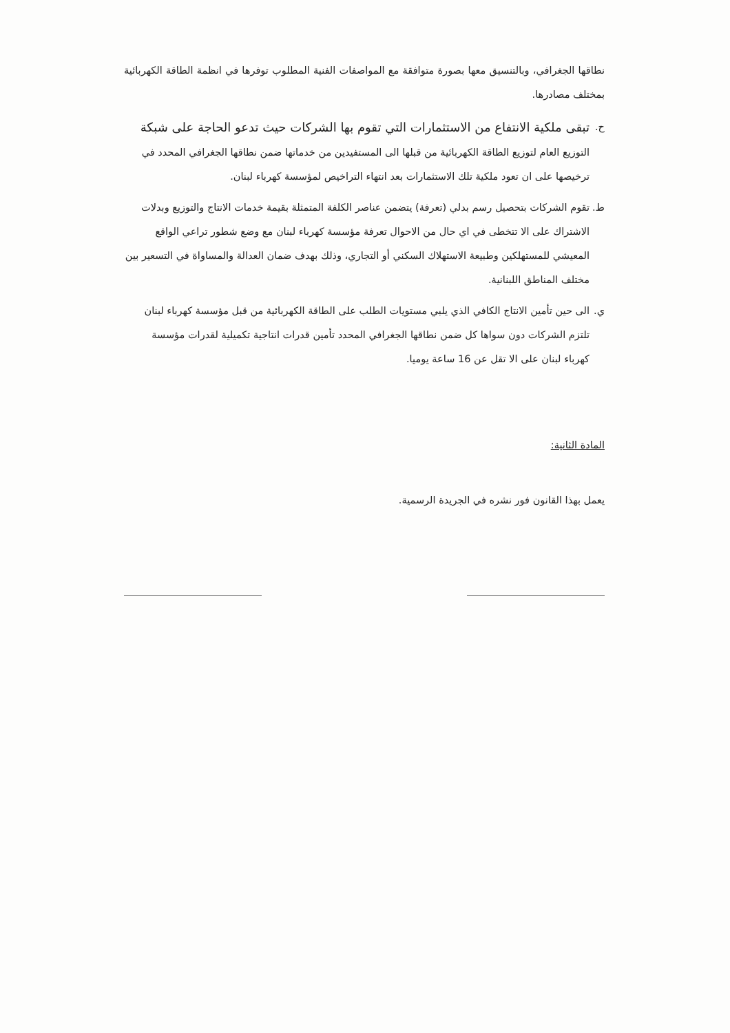نطاقها الجغرافي، وبالتنسيق معها بصورة متوافقة مع المواصفات الفنية المطلوب توفرها في انظمة الطاقة الكهربائية بمختلف مصادرها.
ح.
تبقى ملكية الانتفاع من الاستثمارات التي تقوم بها الشركات حيث تدعو الحاجة على شبكة التوزيع العام لتوزيع الطاقة الكهربائية من قبلها الى المستفيدين من خدماتها ضمن نطاقها الجغرافي المحدد في ترخيصها على ان تعود ملكية تلك الاستثمارات بعد انتهاء التراخيص لمؤسسة كهرباء لبنان.
ط. تقوم الشركات بتحصيل رسم بدلي (تعرفة) يتضمن عناصر الكلفة المتمثلة بقيمة خدمات الانتاج والتوزيع وبدلات الاشتراك على الا تتخطى في اي حال من الاحوال تعرفة مؤسسة كهرباء لبنان مع وضع شطور تراعي الواقع المعيشي للمستهلكين وطبيعة الاستهلاك السكني أو التجاري، وذلك بهدف ضمان العدالة والمساواة في التسعير بين مختلف المناطق اللبنانية.
ي. الى حين تأمين الانتاج الكافي الذي يلبي مستويات الطلب على الطاقة الكهربائية من قبل مؤسسة كهرباء لبنان تلتزم الشركات دون سواها كل ضمن نطاقها الجغرافي المحدد تأمين قدرات انتاجية تكميلية لقدرات مؤسسة كهرباء لبنان على الا تقل عن 16 ساعة يوميا.
المادة الثانية:
يعمل بهذا القانون فور نشره في الجريدة الرسمية.